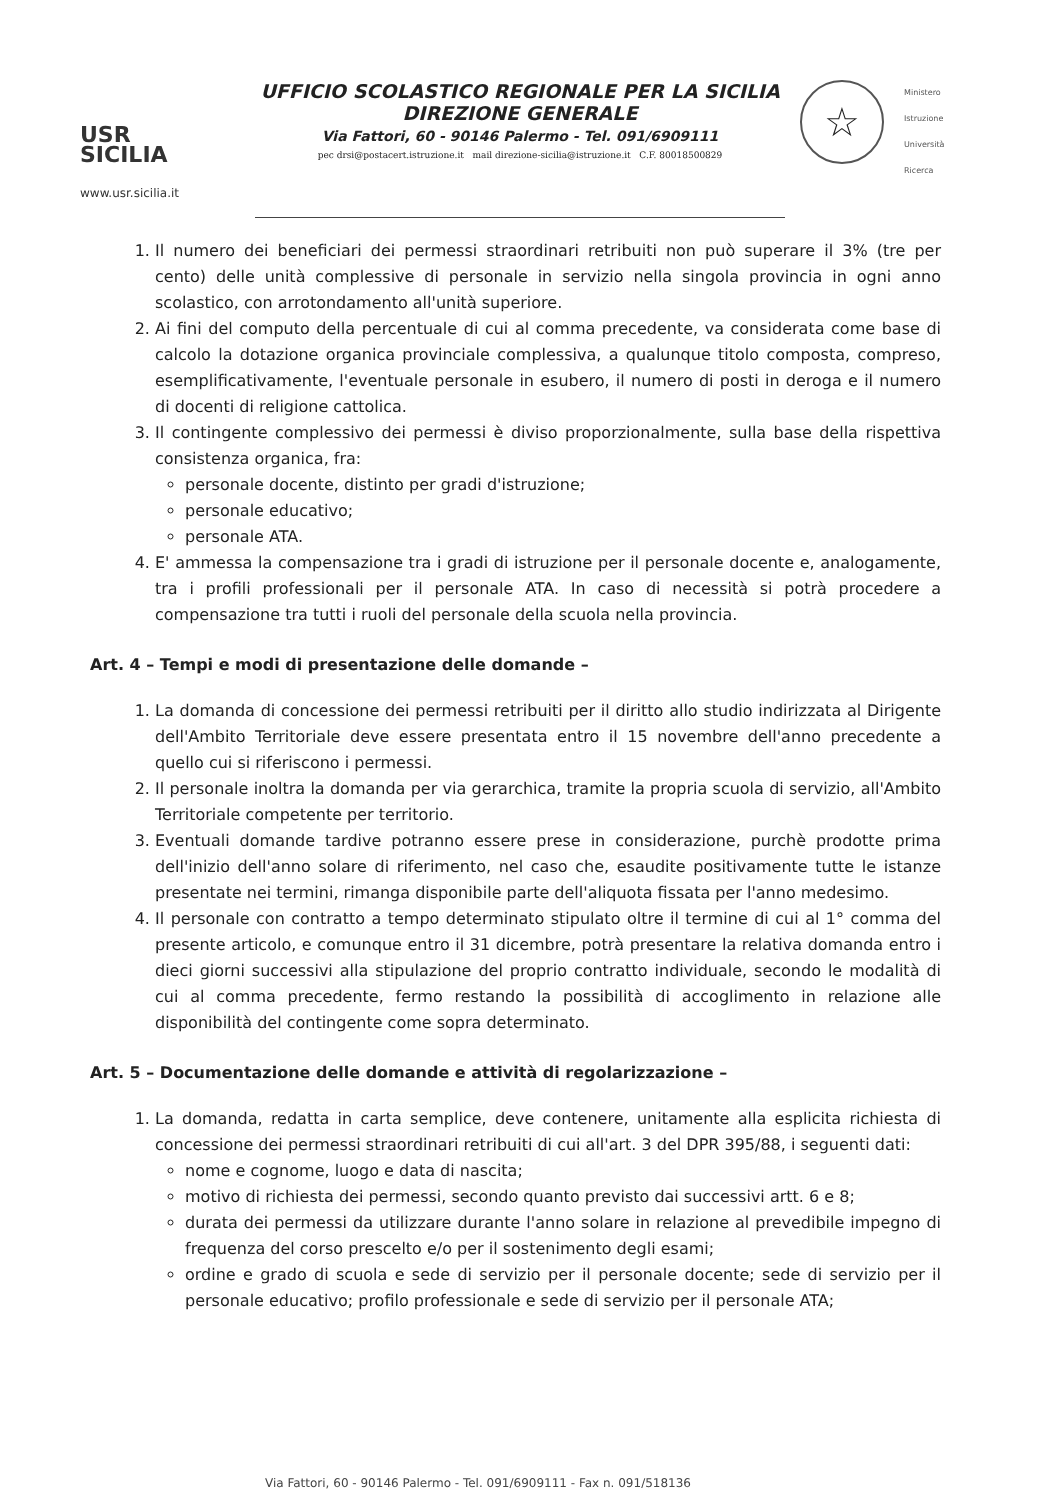USR
SICILIA
www.usr.sicilia.it
UFFICIO SCOLASTICO REGIONALE PER LA SICILIA
DIREZIONE GENERALE
Via Fattori, 60 - 90146 Palermo - Tel. 091/6909111
pec drsi@postacert.istruzione.it mail direzione-sicilia@istruzione.it C.F. 80018500829
☆
Ministero
Istruzione
Università
Ricerca
1. Il numero dei beneficiari dei permessi straordinari retribuiti non può superare il 3% (tre per cento) delle unità complessive di personale in servizio nella singola provincia in ogni anno scolastico, con arrotondamento all'unità superiore.
2. Ai fini del computo della percentuale di cui al comma precedente, va considerata come base di calcolo la dotazione organica provinciale complessiva, a qualunque titolo composta, compreso, esemplificativamente, l'eventuale personale in esubero, il numero di posti in deroga e il numero di docenti di religione cattolica.
3. Il contingente complessivo dei permessi è diviso proporzionalmente, sulla base della rispettiva consistenza organica, fra:
personale docente, distinto per gradi d'istruzione;
personale educativo;
personale ATA.
4. E' ammessa la compensazione tra i gradi di istruzione per il personale docente e, analogamente, tra i profili professionali per il personale ATA. In caso di necessità si potrà procedere a compensazione tra tutti i ruoli del personale della scuola nella provincia.
Art. 4 – Tempi e modi di presentazione delle domande –
1. La domanda di concessione dei permessi retribuiti per il diritto allo studio indirizzata al Dirigente dell'Ambito Territoriale deve essere presentata entro il 15 novembre dell'anno precedente a quello cui si riferiscono i permessi.
2. Il personale inoltra la domanda per via gerarchica, tramite la propria scuola di servizio, all'Ambito Territoriale competente per territorio.
3. Eventuali domande tardive potranno essere prese in considerazione, purchè prodotte prima dell'inizio dell'anno solare di riferimento, nel caso che, esaudite positivamente tutte le istanze presentate nei termini, rimanga disponibile parte dell'aliquota fissata per l'anno medesimo.
4. Il personale con contratto a tempo determinato stipulato oltre il termine di cui al 1° comma del presente articolo, e comunque entro il 31 dicembre, potrà presentare la relativa domanda entro i dieci giorni successivi alla stipulazione del proprio contratto individuale, secondo le modalità di cui al comma precedente, fermo restando la possibilità di accoglimento in relazione alle disponibilità del contingente come sopra determinato.
Art. 5 – Documentazione delle domande e attività di regolarizzazione –
1. La domanda, redatta in carta semplice, deve contenere, unitamente alla esplicita richiesta di concessione dei permessi straordinari retribuiti di cui all'art. 3 del DPR 395/88, i seguenti dati:
nome e cognome, luogo e data di nascita;
motivo di richiesta dei permessi, secondo quanto previsto dai successivi artt. 6 e 8;
durata dei permessi da utilizzare durante l'anno solare in relazione al prevedibile impegno di frequenza del corso prescelto e/o per il sostenimento degli esami;
ordine e grado di scuola e sede di servizio per il personale docente; sede di servizio per il personale educativo; profilo professionale e sede di servizio per il personale ATA;
Via Fattori, 60 - 90146 Palermo - Tel. 091/6909111 - Fax n. 091/518136